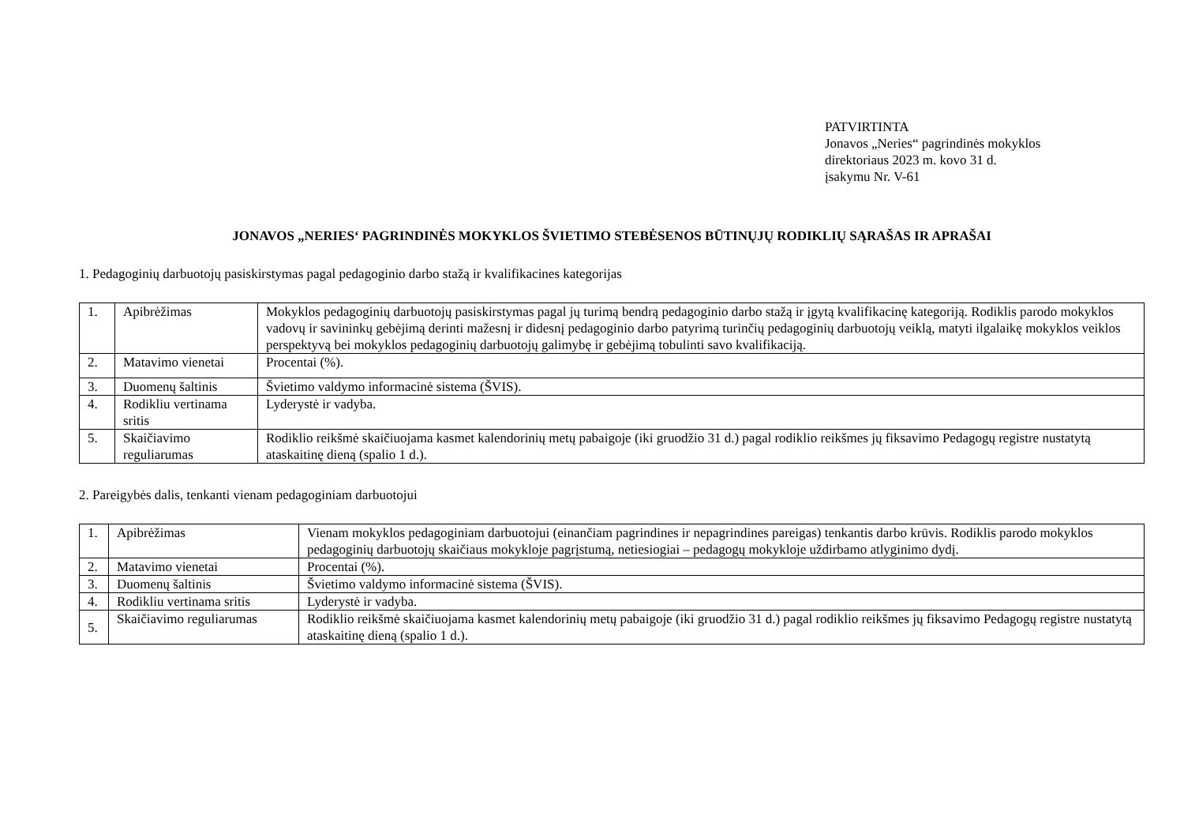PATVIRTINTA
Jonavos „Neries“ pagrindinės mokyklos
direktoriaus 2023 m. kovo 31 d.
įsakymu Nr. V-61
JONAVOS „NERIES‘ PAGRINDINĖS MOKYKLOS ŠVIETIMO STEBĖSENOS BŪTINŲJŲ RODIKLIŲ SĄRAŠAS IR APRAŠAI
1. Pedagoginių darbuotojų pasiskirstymas pagal pedagoginio darbo stažą ir kvalifikacines kategorijas
| 1. | Apibrėžimas | Mokyklos pedagoginių darbuotojų pasiskirstymas pagal jų turimą bendrą pedagoginio darbo stažą ir įgytą kvalifikacinę kategoriją. Rodiklis parodo mokyklos vadovų ir savininkų gebėjimą derinti mažesnį ir didesnį pedagoginio darbo patyrimą turinčių pedagoginių darbuotojų veiklą, matyti ilgalaikę mokyklos veiklos perspektyvą bei mokyklos pedagoginių darbuotojų galimybę ir gebėjimą tobulinti savo kvalifikaciją. |
| 2. | Matavimo vienetai | Procentai (%). |
| 3. | Duomenų šaltinis | Švietimo valdymo informacinė sistema (ŠVIS). |
| 4. | Rodikliu vertinama sritis | Lyderystė ir vadyba. |
| 5. | Skaičiavimo reguliarumas | Rodiklio reikšmė skaičiuojama kasmet kalendorinių metų pabaigoje (iki gruodžio 31 d.) pagal rodiklio reikšmes jų fiksavimo Pedagogų registre nustatytą ataskaitinę dieną (spalio 1 d.). |
2. Pareigybės dalis, tenkanti vienam pedagoginiam darbuotojui
| 1. | Apibrėžimas | Vienam mokyklos pedagoginiam darbuotojui (einančiam pagrindines ir nepagrindines pareigas) tenkantis darbo krūvis. Rodiklis parodo mokyklos pedagoginių darbuotojų skaičiaus mokykloje pagrįstumą, netiesiogiai – pedagogų mokykloje uždirbamo atlyginimo dydį. |
| 2. | Matavimo vienetai | Procentai (%). |
| 3. | Duomenų šaltinis | Švietimo valdymo informacinė sistema (ŠVIS). |
| 4. | Rodikliu vertinama sritis | Lyderystė ir vadyba. |
| 5. | Skaičiavimo reguliarumas | Rodiklio reikšmė skaičiuojama kasmet kalendorinių metų pabaigoje (iki gruodžio 31 d.) pagal rodiklio reikšmes jų fiksavimo Pedagogų registre nustatytą ataskaitinę dieną (spalio 1 d.). |